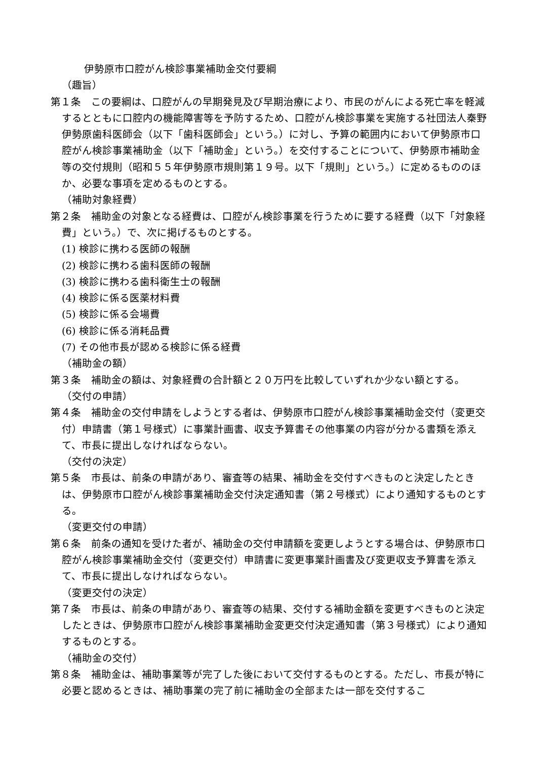伊勢原市口腔がん検診事業補助金交付要綱
（趣旨）
第１条　この要綱は、口腔がんの早期発見及び早期治療により、市民のがんによる死亡率を軽減するとともに口腔内の機能障害等を予防するため、口腔がん検診事業を実施する社団法人秦野伊勢原歯科医師会（以下「歯科医師会」という。）に対し、予算の範囲内において伊勢原市口腔がん検診事業補助金（以下「補助金」という。）を交付することについて、伊勢原市補助金等の交付規則（昭和５５年伊勢原市規則第１９号。以下「規則」という。）に定めるもののほか、必要な事項を定めるものとする。
（補助対象経費）
第２条　補助金の対象となる経費は、口腔がん検診事業を行うために要する経費（以下「対象経費」という。）で、次に掲げるものとする。
(1) 検診に携わる医師の報酬
(2) 検診に携わる歯科医師の報酬
(3) 検診に携わる歯科衛生士の報酬
(4) 検診に係る医薬材料費
(5) 検診に係る会場費
(6) 検診に係る消耗品費
(7) その他市長が認める検診に係る経費
（補助金の額）
第３条　補助金の額は、対象経費の合計額と２０万円を比較していずれか少ない額とする。
（交付の申請）
第４条　補助金の交付申請をしようとする者は、伊勢原市口腔がん検診事業補助金交付（変更交付）申請書（第１号様式）に事業計画書、収支予算書その他事業の内容が分かる書類を添えて、市長に提出しなければならない。
（交付の決定）
第５条　市長は、前条の申請があり、審査等の結果、補助金を交付すべきものと決定したときは、伊勢原市口腔がん検診事業補助金交付決定通知書（第２号様式）により通知するものとする。
（変更交付の申請）
第６条　前条の通知を受けた者が、補助金の交付申請額を変更しようとする場合は、伊勢原市口腔がん検診事業補助金交付（変更交付）申請書に変更事業計画書及び変更収支予算書を添えて、市長に提出しなければならない。
（変更交付の決定）
第７条　市長は、前条の申請があり、審査等の結果、交付する補助金額を変更すべきものと決定したときは、伊勢原市口腔がん検診事業補助金変更交付決定通知書（第３号様式）により通知するものとする。
（補助金の交付）
第８条　補助金は、補助事業等が完了した後において交付するものとする。ただし、市長が特に必要と認めるときは、補助事業の完了前に補助金の全部または一部を交付するこ